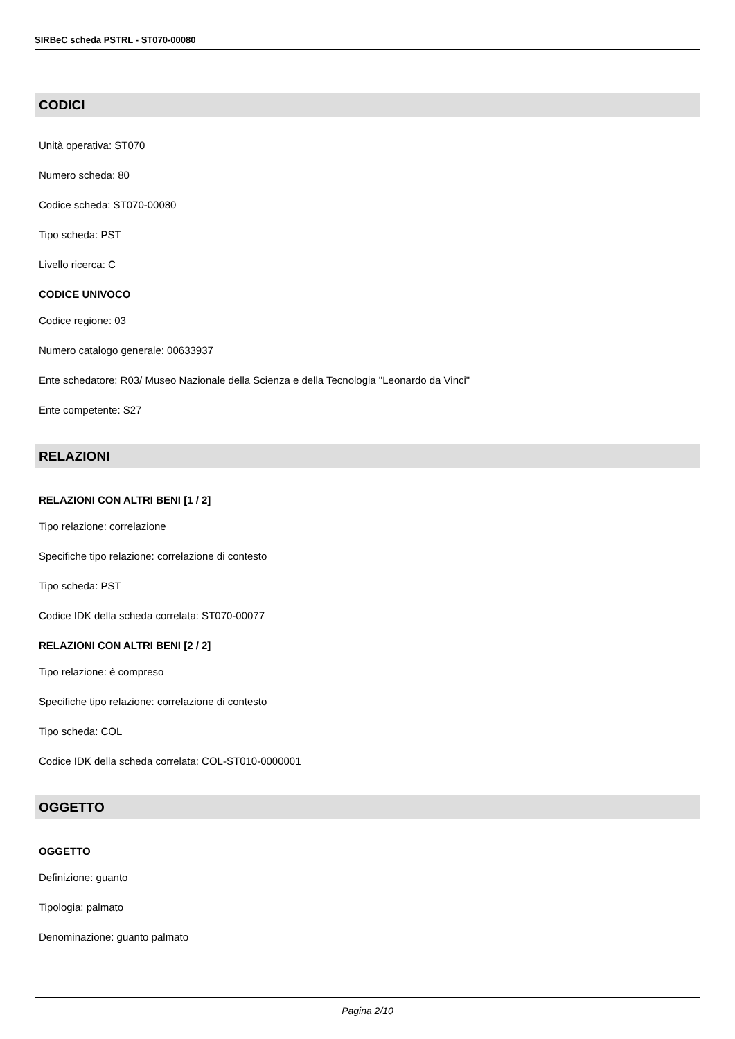SIRBeC scheda PSTRL - ST070-00080
CODICI
Unità operativa: ST070
Numero scheda: 80
Codice scheda: ST070-00080
Tipo scheda: PST
Livello ricerca: C
CODICE UNIVOCO
Codice regione: 03
Numero catalogo generale: 00633937
Ente schedatore: R03/ Museo Nazionale della Scienza e della Tecnologia "Leonardo da Vinci"
Ente competente: S27
RELAZIONI
RELAZIONI CON ALTRI BENI [1 / 2]
Tipo relazione: correlazione
Specifiche tipo relazione: correlazione di contesto
Tipo scheda: PST
Codice IDK della scheda correlata: ST070-00077
RELAZIONI CON ALTRI BENI [2 / 2]
Tipo relazione: è compreso
Specifiche tipo relazione: correlazione di contesto
Tipo scheda: COL
Codice IDK della scheda correlata: COL-ST010-0000001
OGGETTO
OGGETTO
Definizione: guanto
Tipologia: palmato
Denominazione: guanto palmato
Pagina 2/10